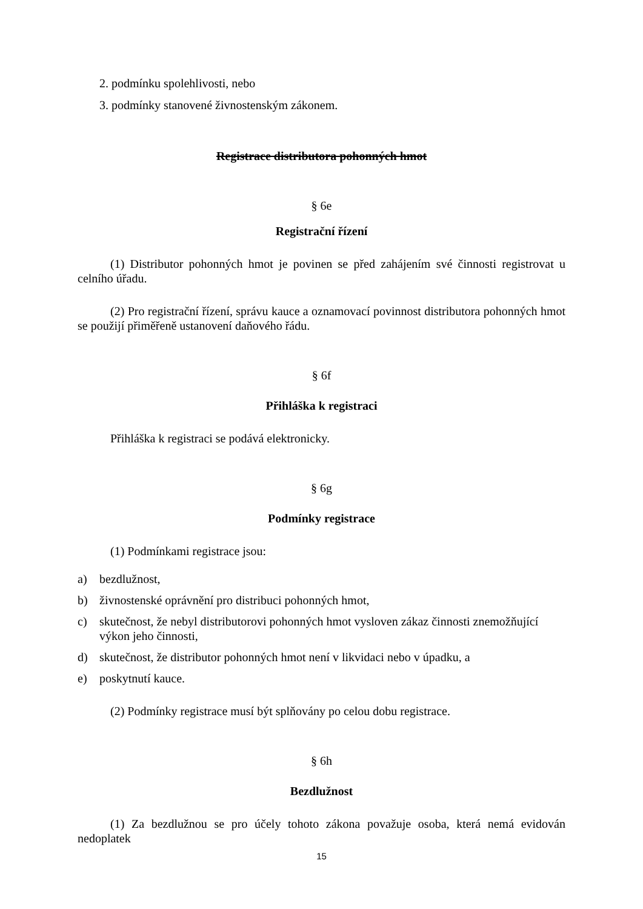2. podmínku spolehlivosti, nebo
3. podmínky stanovené živnostenským zákonem.
Registrace distributora pohonných hmot
§ 6e
Registrační řízení
(1) Distributor pohonných hmot je povinen se před zahájením své činnosti registrovat u celního úřadu.
(2) Pro registrační řízení, správu kauce a oznamovací povinnost distributora pohonných hmot se použijí přiměřeně ustanovení daňového řádu.
§ 6f
Přihláška k registraci
Přihláška k registraci se podává elektronicky.
§ 6g
Podmínky registrace
(1) Podmínkami registrace jsou:
a) bezdlužnost,
b) živnostenské oprávnění pro distribuci pohonných hmot,
c) skutečnost, že nebyl distributorovi pohonných hmot vysloven zákaz činnosti znemožňující výkon jeho činnosti,
d) skutečnost, že distributor pohonných hmot není v likvidaci nebo v úpadku, a
e) poskytnutí kauce.
(2) Podmínky registrace musí být splňovány po celou dobu registrace.
§ 6h
Bezdlužnost
(1) Za bezdlužnou se pro účely tohoto zákona považuje osoba, která nemá evidován nedoplatek
15